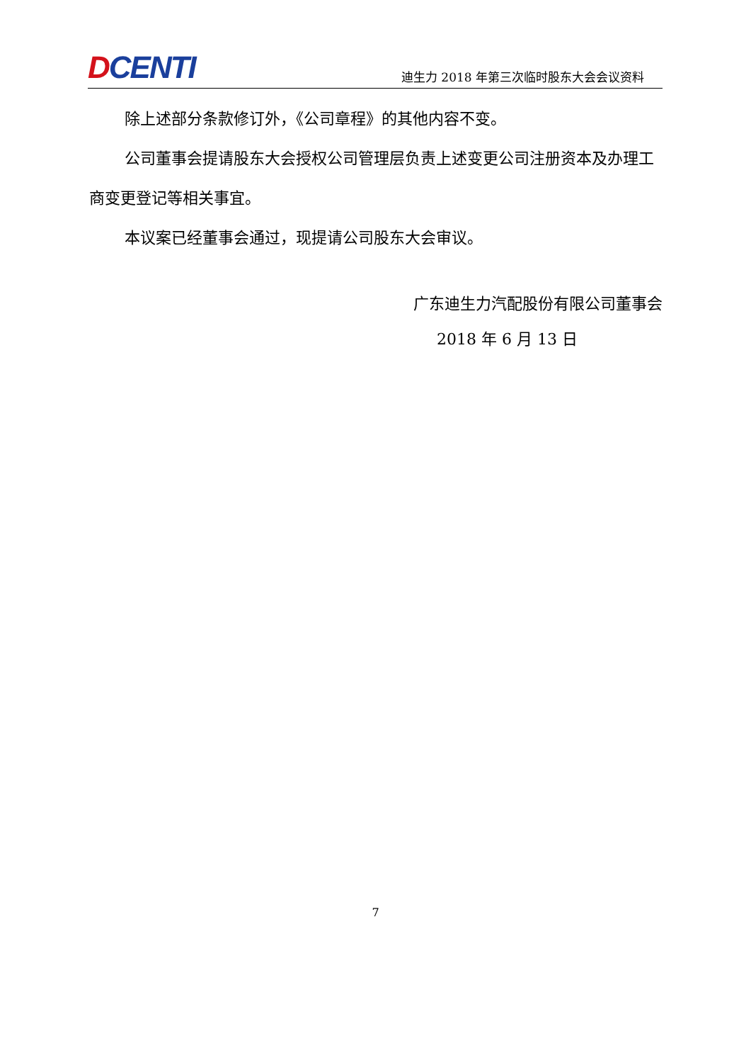DCENTI
迪生力 2018 年第三次临时股东大会会议资料
除上述部分条款修订外，《公司章程》的其他内容不变。
公司董事会提请股东大会授权公司管理层负责上述变更公司注册资本及办理工商变更登记等相关事宜。
本议案已经董事会通过，现提请公司股东大会审议。
广东迪生力汽配股份有限公司董事会
2018 年 6 月 13 日
7